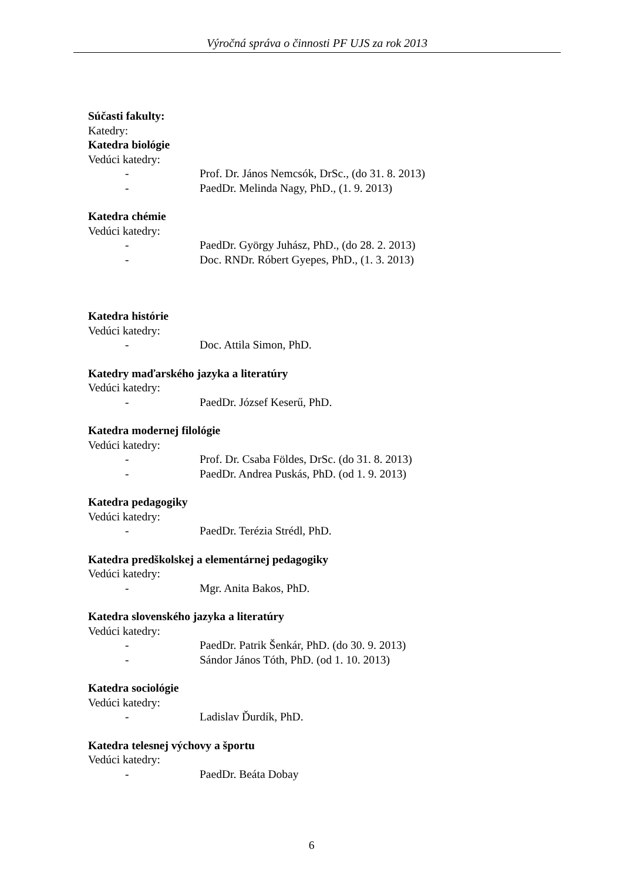Výročná správa o činnosti PF UJS za rok 2013
Súčasti fakulty:
Katedry:
Katedra biológie
Vedúci katedry:
- Prof. Dr. János Nemcsók, DrSc., (do 31. 8. 2013)
- PaedDr. Melinda Nagy, PhD., (1. 9. 2013)
Katedra chémie
Vedúci katedry:
- PaedDr. György Juhász, PhD., (do 28. 2. 2013)
- Doc. RNDr. Róbert Gyepes, PhD., (1. 3. 2013)
Katedra histórie
Vedúci katedry:
- Doc. Attila Simon, PhD.
Katedry maďarského jazyka a literatúry
Vedúci katedry:
- PaedDr. József Keserű, PhD.
Katedra modernej filológie
Vedúci katedry:
- Prof. Dr. Csaba Földes, DrSc. (do 31. 8. 2013)
- PaedDr. Andrea Puskás, PhD. (od 1. 9. 2013)
Katedra pedagogiky
Vedúci katedry:
- PaedDr. Terézia Strédl, PhD.
Katedra predškolskej a elementárnej pedagogiky
Vedúci katedry:
- Mgr. Anita Bakos, PhD.
Katedra slovenského jazyka a literatúry
Vedúci katedry:
- PaedDr. Patrik Šenkár, PhD. (do 30. 9. 2013)
- Sándor János Tóth, PhD. (od 1. 10. 2013)
Katedra sociológie
Vedúci katedry:
- Ladislav Ďurdík, PhD.
Katedra telesnej výchovy a športu
Vedúci katedry:
- PaedDr. Beáta Dobay
6